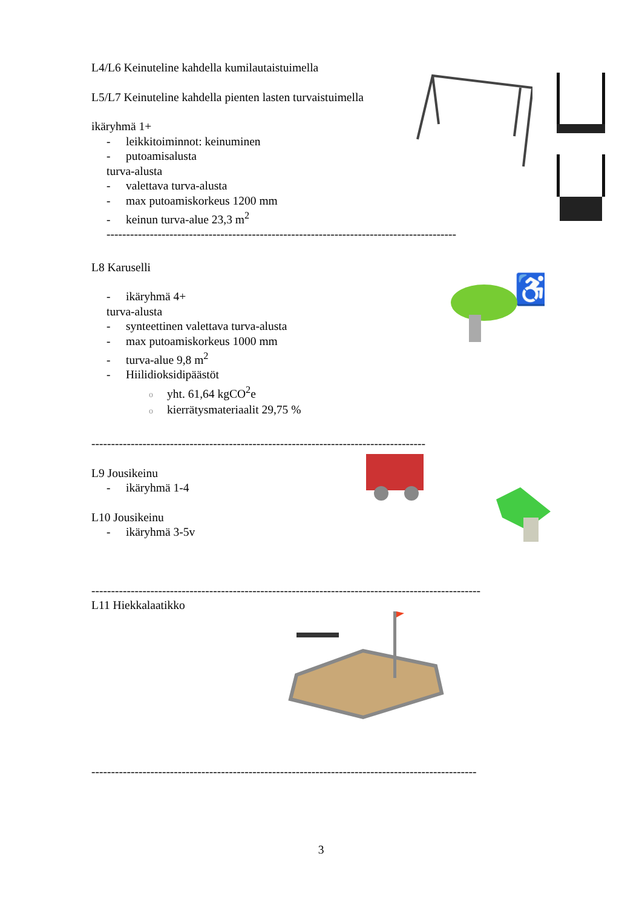L4/L6 Keinuteline kahdella kumilautaistuimella
L5/L7 Keinuteline kahdella pienten lasten turvaistuimella
ikäryhmä 1+
- leikkitoiminnot: keinuminen
- putoamisalusta
turva-alusta
- valettava turva-alusta
- max putoamiskorkeus 1200 mm
- keinun turva-alue 23,3 m<sup>2</sup>
-----------------------------------------------------------------------------------------
L8 Karuselli
- ikäryhmä 4+
turva-alusta
- synteettinen valettava turva-alusta
- max putoamiskorkeus 1000 mm
- turva-alue 9,8 m<sup>2</sup>
- Hiilidioksidipäästöt
oyht. 61,64 kgCO<sup>2</sup>e
okierrätysmateriaalit 29,75 %
-------------------------------------------------------------------------------------
L9 Jousikeinu
- ikäryhmä 1-4
L10 Jousikeinu
- ikäryhmä 3-5v
---------------------------------------------------------------------------------------------------
L11 Hiekkalaatikko
--------------------------------------------------------------------------------------------------
♿
3